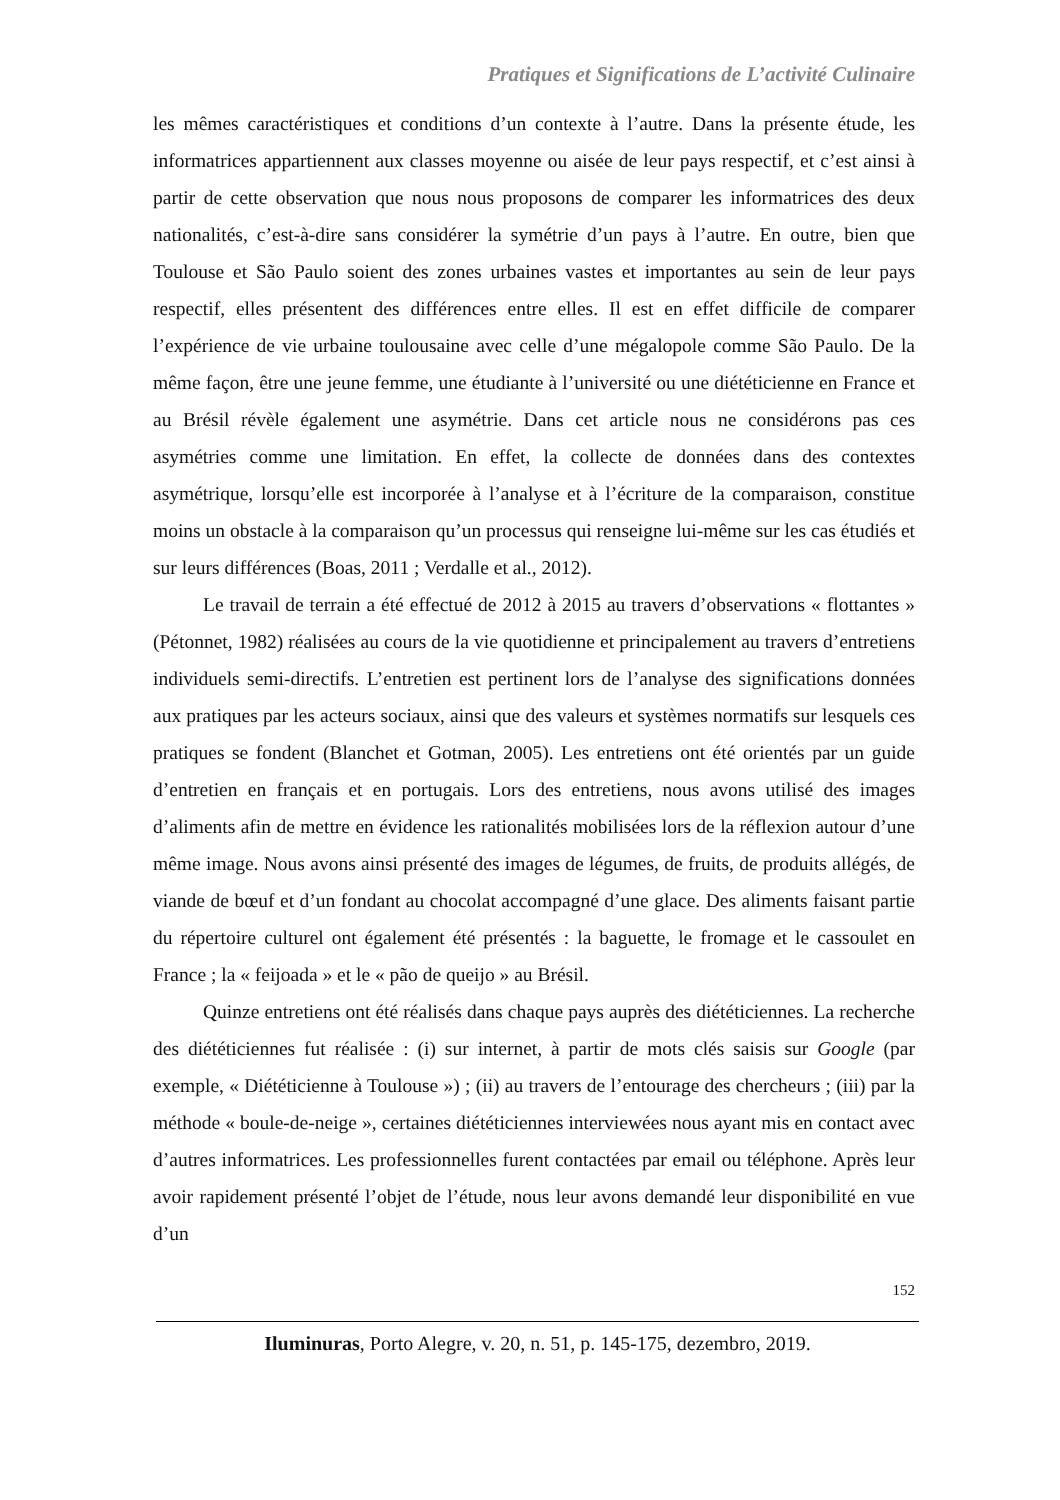Pratiques et Significations de L’activité Culinaire
les mêmes caractéristiques et conditions d’un contexte à l’autre. Dans la présente étude, les informatrices appartiennent aux classes moyenne ou aisée de leur pays respectif, et c’est ainsi à partir de cette observation que nous nous proposons de comparer les informatrices des deux nationalités, c’est-à-dire sans considérer la symétrie d’un pays à l’autre. En outre, bien que Toulouse et São Paulo soient des zones urbaines vastes et importantes au sein de leur pays respectif, elles présentent des différences entre elles. Il est en effet difficile de comparer l’expérience de vie urbaine toulousaine avec celle d’une mégalopole comme São Paulo. De la même façon, être une jeune femme, une étudiante à l’université ou une diététicienne en France et au Brésil révèle également une asymétrie. Dans cet article nous ne considérons pas ces asymétries comme une limitation. En effet, la collecte de données dans des contextes asymétrique, lorsqu’elle est incorporée à l’analyse et à l’écriture de la comparaison, constitue moins un obstacle à la comparaison qu’un processus qui renseigne lui-même sur les cas étudiés et sur leurs différences (Boas, 2011 ; Verdalle et al., 2012).
Le travail de terrain a été effectué de 2012 à 2015 au travers d’observations « flottantes » (Pétonnet, 1982) réalisées au cours de la vie quotidienne et principalement au travers d’entretiens individuels semi-directifs. L’entretien est pertinent lors de l’analyse des significations données aux pratiques par les acteurs sociaux, ainsi que des valeurs et systèmes normatifs sur lesquels ces pratiques se fondent (Blanchet et Gotman, 2005). Les entretiens ont été orientés par un guide d’entretien en français et en portugais. Lors des entretiens, nous avons utilisé des images d’aliments afin de mettre en évidence les rationalités mobilisées lors de la réflexion autour d’une même image. Nous avons ainsi présenté des images de légumes, de fruits, de produits allégés, de viande de bœuf et d’un fondant au chocolat accompagné d’une glace. Des aliments faisant partie du répertoire culturel ont également été présentés : la baguette, le fromage et le cassoulet en France ; la « feijoada » et le « pão de queijo » au Brésil.
Quinze entretiens ont été réalisés dans chaque pays auprès des diététiciennes. La recherche des diététiciennes fut réalisée : (i) sur internet, à partir de mots clés saisis sur Google (par exemple, « Diététicienne à Toulouse ») ; (ii) au travers de l’entourage des chercheurs ; (iii) par la méthode « boule-de-neige », certaines diététiciennes interviewées nous ayant mis en contact avec d’autres informatrices. Les professionnelles furent contactées par email ou téléphone. Après leur avoir rapidement présenté l’objet de l’étude, nous leur avons demandé leur disponibilité en vue d’un
152
Iluminuras, Porto Alegre, v. 20, n. 51, p. 145-175, dezembro, 2019.